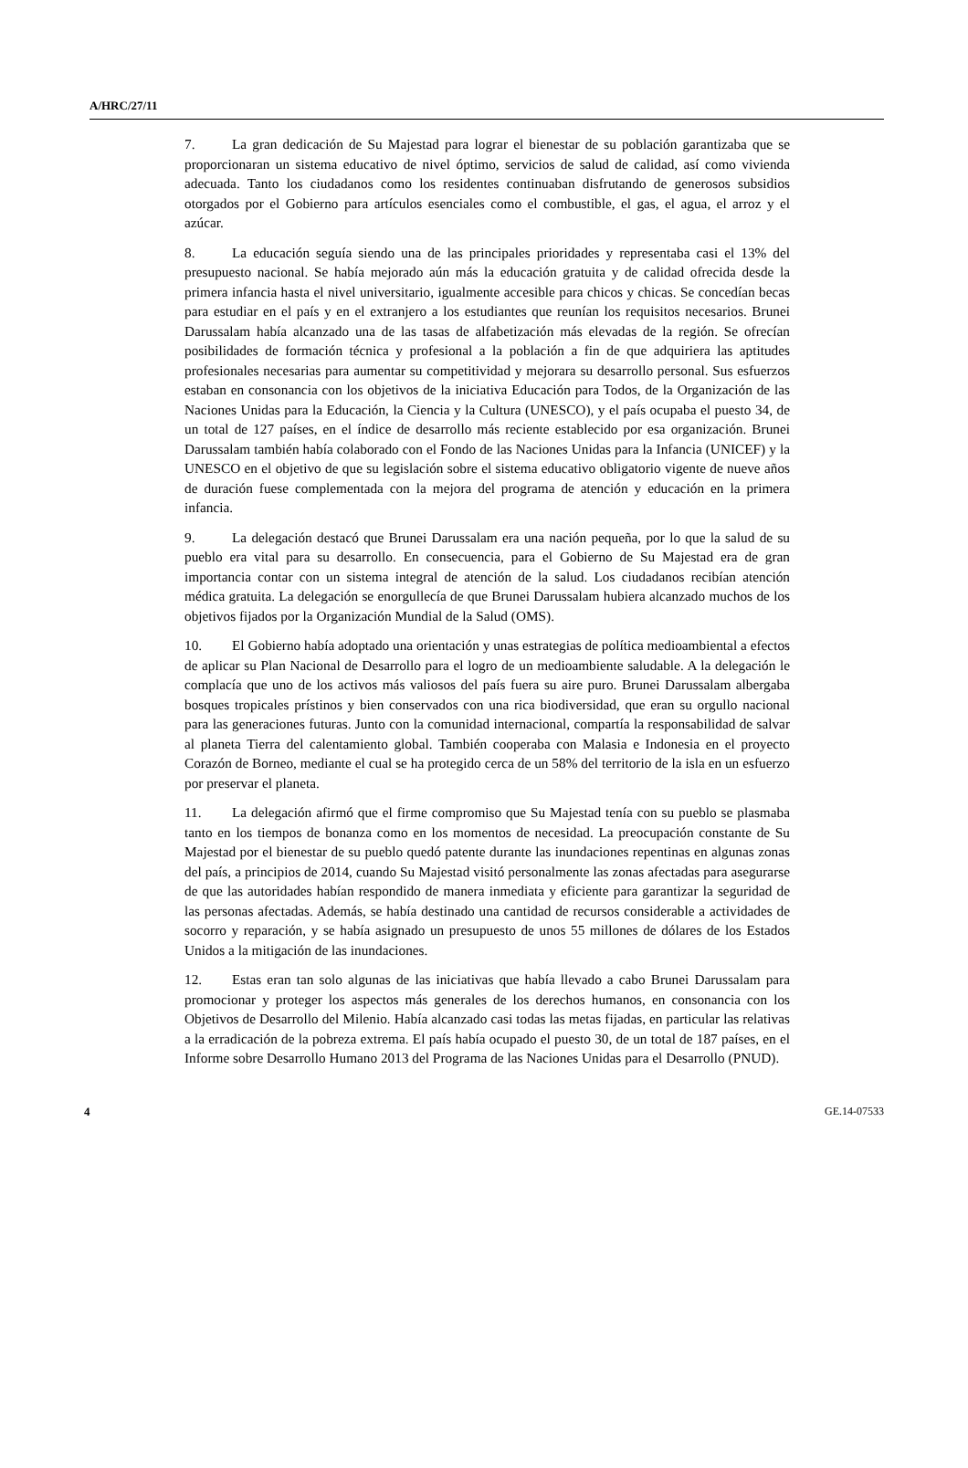A/HRC/27/11
7. La gran dedicación de Su Majestad para lograr el bienestar de su población garantizaba que se proporcionaran un sistema educativo de nivel óptimo, servicios de salud de calidad, así como vivienda adecuada. Tanto los ciudadanos como los residentes continuaban disfrutando de generosos subsidios otorgados por el Gobierno para artículos esenciales como el combustible, el gas, el agua, el arroz y el azúcar.
8. La educación seguía siendo una de las principales prioridades y representaba casi el 13% del presupuesto nacional. Se había mejorado aún más la educación gratuita y de calidad ofrecida desde la primera infancia hasta el nivel universitario, igualmente accesible para chicos y chicas. Se concedían becas para estudiar en el país y en el extranjero a los estudiantes que reunían los requisitos necesarios. Brunei Darussalam había alcanzado una de las tasas de alfabetización más elevadas de la región. Se ofrecían posibilidades de formación técnica y profesional a la población a fin de que adquiriera las aptitudes profesionales necesarias para aumentar su competitividad y mejorara su desarrollo personal. Sus esfuerzos estaban en consonancia con los objetivos de la iniciativa Educación para Todos, de la Organización de las Naciones Unidas para la Educación, la Ciencia y la Cultura (UNESCO), y el país ocupaba el puesto 34, de un total de 127 países, en el índice de desarrollo más reciente establecido por esa organización. Brunei Darussalam también había colaborado con el Fondo de las Naciones Unidas para la Infancia (UNICEF) y la UNESCO en el objetivo de que su legislación sobre el sistema educativo obligatorio vigente de nueve años de duración fuese complementada con la mejora del programa de atención y educación en la primera infancia.
9. La delegación destacó que Brunei Darussalam era una nación pequeña, por lo que la salud de su pueblo era vital para su desarrollo. En consecuencia, para el Gobierno de Su Majestad era de gran importancia contar con un sistema integral de atención de la salud. Los ciudadanos recibían atención médica gratuita. La delegación se enorgullecía de que Brunei Darussalam hubiera alcanzado muchos de los objetivos fijados por la Organización Mundial de la Salud (OMS).
10. El Gobierno había adoptado una orientación y unas estrategias de política medioambiental a efectos de aplicar su Plan Nacional de Desarrollo para el logro de un medioambiente saludable. A la delegación le complacía que uno de los activos más valiosos del país fuera su aire puro. Brunei Darussalam albergaba bosques tropicales prístinos y bien conservados con una rica biodiversidad, que eran su orgullo nacional para las generaciones futuras. Junto con la comunidad internacional, compartía la responsabilidad de salvar al planeta Tierra del calentamiento global. También cooperaba con Malasia e Indonesia en el proyecto Corazón de Borneo, mediante el cual se ha protegido cerca de un 58% del territorio de la isla en un esfuerzo por preservar el planeta.
11. La delegación afirmó que el firme compromiso que Su Majestad tenía con su pueblo se plasmaba tanto en los tiempos de bonanza como en los momentos de necesidad. La preocupación constante de Su Majestad por el bienestar de su pueblo quedó patente durante las inundaciones repentinas en algunas zonas del país, a principios de 2014, cuando Su Majestad visitó personalmente las zonas afectadas para asegurarse de que las autoridades habían respondido de manera inmediata y eficiente para garantizar la seguridad de las personas afectadas. Además, se había destinado una cantidad de recursos considerable a actividades de socorro y reparación, y se había asignado un presupuesto de unos 55 millones de dólares de los Estados Unidos a la mitigación de las inundaciones.
12. Estas eran tan solo algunas de las iniciativas que había llevado a cabo Brunei Darussalam para promocionar y proteger los aspectos más generales de los derechos humanos, en consonancia con los Objetivos de Desarrollo del Milenio. Había alcanzado casi todas las metas fijadas, en particular las relativas a la erradicación de la pobreza extrema. El país había ocupado el puesto 30, de un total de 187 países, en el Informe sobre Desarrollo Humano 2013 del Programa de las Naciones Unidas para el Desarrollo (PNUD).
4 GE.14-07533